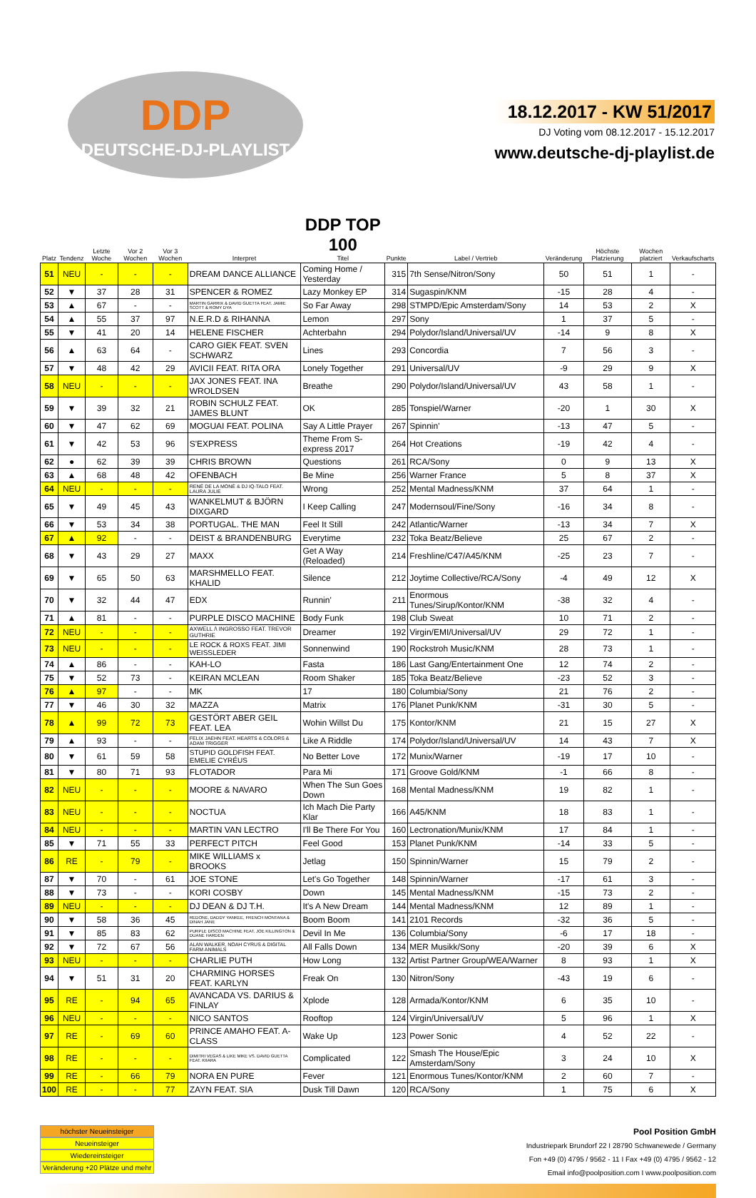DDP
DEUTSCHE-DJ-PLAYLIST
18.12.2017 - KW 51/2017
DJ Voting vom 08.12.2017 - 15.12.2017
www.deutsche-dj-playlist.de
| Platz | Tendenz | Letzte Woche | Vor 2 Wochen | Vor 3 Wochen | Interpret | DDP TOP 100 Titel | Punkte | Label / Vertrieb | Veränderung | Höchste Platzierung | Wochen platziert | Verkaufscharts |
| --- | --- | --- | --- | --- | --- | --- | --- | --- | --- | --- | --- | --- |
| 51 | NEU | - | - | - | DREAM DANCE ALLIANCE | Coming Home / Yesterday | 315 | 7th Sense/Nitron/Sony | 50 | 51 | 1 | - |
| 52 | ▼ | 37 | 28 | 31 | SPENCER & ROMEZ | Lazy Monkey EP | 314 | Sugaspin/KNM | -15 | 28 | 4 | - |
| 53 | ▲ | 67 | - | - | MARTIN GARRIX & DAVID GUETTA FEAT. JAMIE SCOTT & ROMY DYA | So Far Away | 298 | STMPD/Epic Amsterdam/Sony | 14 | 53 | 2 | X |
| 54 | ▲ | 55 | 37 | 97 | N.E.R.D & RIHANNA | Lemon | 297 | Sony | 1 | 37 | 5 | - |
| 55 | ▼ | 41 | 20 | 14 | HELENE FISCHER | Achterbahn | 294 | Polydor/Island/Universal/UV | -14 | 9 | 8 | X |
| 56 | ▲ | 63 | 64 | - | CARO GIEK FEAT. SVEN SCHWARZ | Lines | 293 | Concordia | 7 | 56 | 3 | - |
| 57 | ▼ | 48 | 42 | 29 | AVICII FEAT. RITA ORA | Lonely Together | 291 | Universal/UV | -9 | 29 | 9 | X |
| 58 | NEU | - | - | - | JAX JONES FEAT. INA WROLDSEN | Breathe | 290 | Polydor/Island/Universal/UV | 43 | 58 | 1 | - |
| 59 | ▼ | 39 | 32 | 21 | ROBIN SCHULZ FEAT. JAMES BLUNT | OK | 285 | Tonspiel/Warner | -20 | 1 | 30 | X |
| 60 | ▼ | 47 | 62 | 69 | MOGUAI FEAT. POLINA | Say A Little Prayer | 267 | Spinnin' | -13 | 47 | 5 | - |
| 61 | ▼ | 42 | 53 | 96 | S'EXPRESS | Theme From S-express 2017 | 264 | Hot Creations | -19 | 42 | 4 | - |
| 62 | ● | 62 | 39 | 39 | CHRIS BROWN | Questions | 261 | RCA/Sony | 0 | 9 | 13 | X |
| 63 | ▲ | 68 | 48 | 42 | OFENBACH | Be Mine | 256 | Warner France | 5 | 8 | 37 | X |
| 64 | NEU | - | - | - | RENÉ DE LA MONÉ & DJ IQ-TALO FEAT. LAURA JULIE | Wrong | 252 | Mental Madness/KNM | 37 | 64 | 1 | - |
| 65 | ▼ | 49 | 45 | 43 | WANKELMUT & BJÖRN DIXGARD | I Keep Calling | 247 | Modernsoul/Fine/Sony | -16 | 34 | 8 | - |
| 66 | ▼ | 53 | 34 | 38 | PORTUGAL. THE MAN | Feel It Still | 242 | Atlantic/Warner | -13 | 34 | 7 | X |
| 67 | ▲ | 92 | - | - | DEIST & BRANDENBURG | Everytime | 232 | Toka Beatz/Believe | 25 | 67 | 2 | - |
| 68 | ▼ | 43 | 29 | 27 | MAXX | Get A Way (Reloaded) | 214 | Freshline/C47/A45/KNM | -25 | 23 | 7 | - |
| 69 | ▼ | 65 | 50 | 63 | MARSHMELLO FEAT. KHALID | Silence | 212 | Joytime Collective/RCA/Sony | -4 | 49 | 12 | X |
| 70 | ▼ | 32 | 44 | 47 | EDX | Runnin' | 211 | Enormous Tunes/Sirup/Kontor/KNM | -38 | 32 | 4 | - |
| 71 | ▲ | 81 | - | - | PURPLE DISCO MACHINE | Body Funk | 198 | Club Sweat | 10 | 71 | 2 | - |
| 72 | NEU | - | - | - | AXWELL /\ INGROSSO FEAT. TREVOR GUTHRIE | Dreamer | 192 | Virgin/EMI/Universal/UV | 29 | 72 | 1 | - |
| 73 | NEU | - | - | - | LE ROCK & ROXS FEAT. JIMI WEISSLEDER | Sonnenwind | 190 | Rockstroh Music/KNM | 28 | 73 | 1 | - |
| 74 | ▲ | 86 | - | - | KAH-LO | Fasta | 186 | Last Gang/Entertainment One | 12 | 74 | 2 | - |
| 75 | ▼ | 52 | 73 | - | KEIRAN MCLEAN | Room Shaker | 185 | Toka Beatz/Believe | -23 | 52 | 3 | - |
| 76 | ▲ | 97 | - | - | MK | 17 | 180 | Columbia/Sony | 21 | 76 | 2 | - |
| 77 | ▼ | 46 | 30 | 32 | MAZZA | Matrix | 176 | Planet Punk/KNM | -31 | 30 | 5 | - |
| 78 | ▲ | 99 | 72 | 73 | GESTÖRT ABER GEIL FEAT. LEA | Wohin Willst Du | 175 | Kontor/KNM | 21 | 15 | 27 | X |
| 79 | ▲ | 93 | - | - | FELIX JAEHN FEAT. HEARTS & COLORS & ADAM TRIGGER | Like A Riddle | 174 | Polydor/Island/Universal/UV | 14 | 43 | 7 | X |
| 80 | ▼ | 61 | 59 | 58 | STUPID GOLDFISH FEAT. EMELIE CYRÉUS | No Better Love | 172 | Munix/Warner | -19 | 17 | 10 | - |
| 81 | ▼ | 80 | 71 | 93 | FLOTADOR | Para Mi | 171 | Groove Gold/KNM | -1 | 66 | 8 | - |
| 82 | NEU | - | - | - | MOORE & NAVARO | When The Sun Goes Down | 168 | Mental Madness/KNM | 19 | 82 | 1 | - |
| 83 | NEU | - | - | - | NOCTUA | Ich Mach Die Party Klar | 166 | A45/KNM | 18 | 83 | 1 | - |
| 84 | NEU | - | - | - | MARTIN VAN LECTRO | I'll Be There For You | 160 | Lectronation/Munix/KNM | 17 | 84 | 1 | - |
| 85 | ▼ | 71 | 55 | 33 | PERFECT PITCH | Feel Good | 153 | Planet Punk/KNM | -14 | 33 | 5 | - |
| 86 | RE | - | 79 | - | MIKE WILLIAMS x BROOKS | Jetlag | 150 | Spinnin/Warner | 15 | 79 | 2 | - |
| 87 | ▼ | 70 | - | 61 | JOE STONE | Let's Go Together | 148 | Spinnin/Warner | -17 | 61 | 3 | - |
| 88 | ▼ | 73 | - | - | KORI COSBY | Down | 145 | Mental Madness/KNM | -15 | 73 | 2 | - |
| 89 | NEU | - | - | - | DJ DEAN & DJ T.H. | It's A New Dream | 144 | Mental Madness/KNM | 12 | 89 | 1 | - |
| 90 | ▼ | 58 | 36 | 45 | REDONE, DADDY YANKEE, FRENCH MONTANA & DINAH JANE | Boom Boom | 141 | 2101 Records | -32 | 36 | 5 | - |
| 91 | ▼ | 85 | 83 | 62 | PURPLE DISCO MACHINE FEAT. JOE KILLINGTON & DUANE HARDEN | Devil In Me | 136 | Columbia/Sony | -6 | 17 | 18 | - |
| 92 | ▼ | 72 | 67 | 56 | ALAN WALKER, NOAH CYRUS & DIGITAL FARM ANIMALS | All Falls Down | 134 | MER Musikk/Sony | -20 | 39 | 6 | X |
| 93 | NEU | - | - | - | CHARLIE PUTH | How Long | 132 | Artist Partner Group/WEA/Warner | 8 | 93 | 1 | X |
| 94 | ▼ | 51 | 31 | 20 | CHARMING HORSES FEAT. KARLYN | Freak On | 130 | Nitron/Sony | -43 | 19 | 6 | - |
| 95 | RE | - | 94 | 65 | AVANCADA VS. DARIUS & FINLAY | Xplode | 128 | Armada/Kontor/KNM | 6 | 35 | 10 | - |
| 96 | NEU | - | - | - | NICO SANTOS | Rooftop | 124 | Virgin/Universal/UV | 5 | 96 | 1 | X |
| 97 | RE | - | 69 | 60 | PRINCE AMAHO FEAT. A-CLASS | Wake Up | 123 | Power Sonic | 4 | 52 | 22 | - |
| 98 | RE | - | - | - | DIMITRI VEGAS & LIKE MIKE VS. DAVID GUETTA FEAT. KIIARA | Complicated | 122 | Smash The House/Epic Amsterdam/Sony | 3 | 24 | 10 | X |
| 99 | RE | - | 66 | 79 | NORA EN PURE | Fever | 121 | Enormous Tunes/Kontor/KNM | 2 | 60 | 7 | - |
| 100 | RE | - | - | 77 | ZAYN FEAT. SIA | Dusk Till Dawn | 120 | RCA/Sony | 1 | 75 | 6 | X |
höchster Neueinsteiger
Neueinsteiger
Wiedereinsteiger
Veränderung +20 Plätze und mehr
Pool Position GmbH
Industriepark Brundorf 22 I 28790 Schwanewede / Germany
Fon +49 (0) 4795 / 9562 - 11 I Fax +49 (0) 4795 / 9562 - 12
Email info@poolposition.com I www.poolposition.com